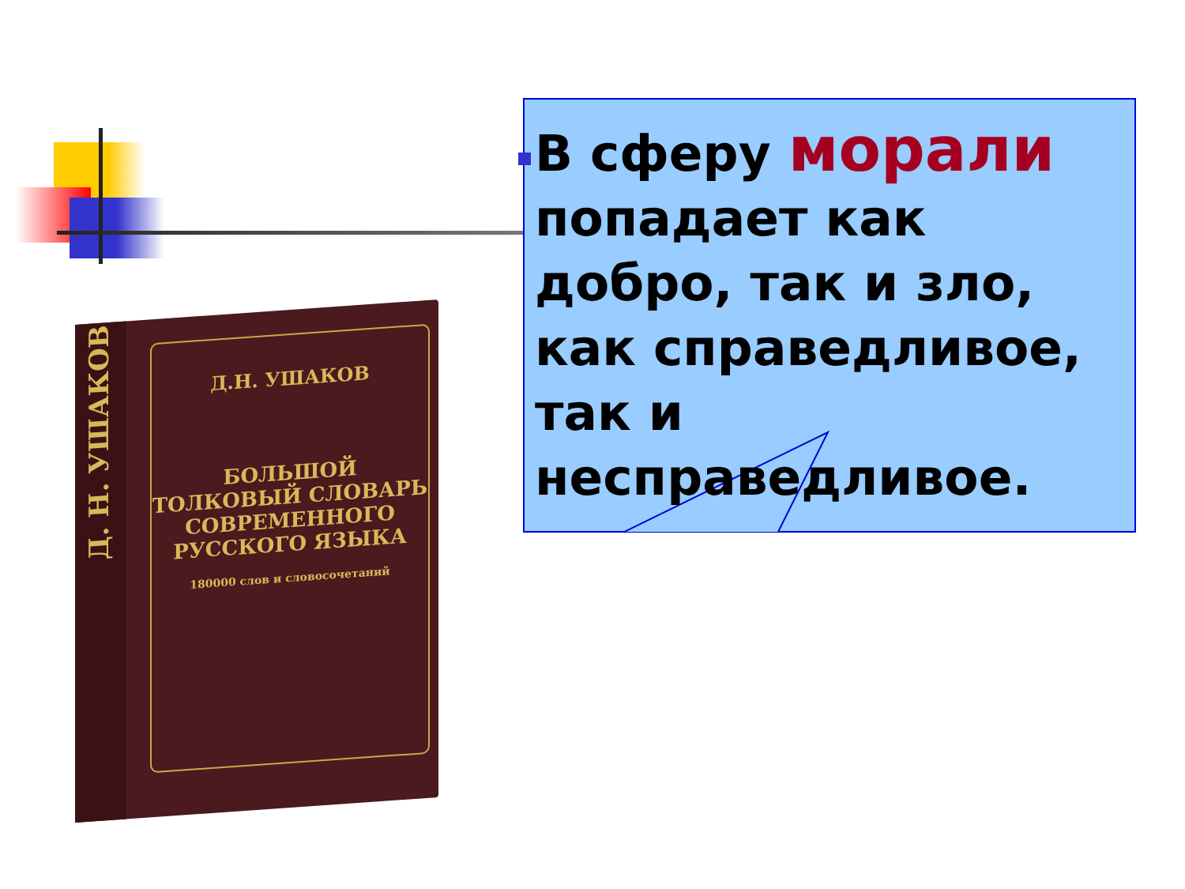Д. Н. УШАКОВ
Д.Н. УШАКОВ
БОЛЬШОЙ
ТОЛКОВЫЙ СЛОВАРЬ
СОВРЕМЕННОГО
РУССКОГО ЯЗЫКА
180000 слов и словосочетаний
В сферу морали попадает как добро, так и зло, как справедливое, так и несправедливое.